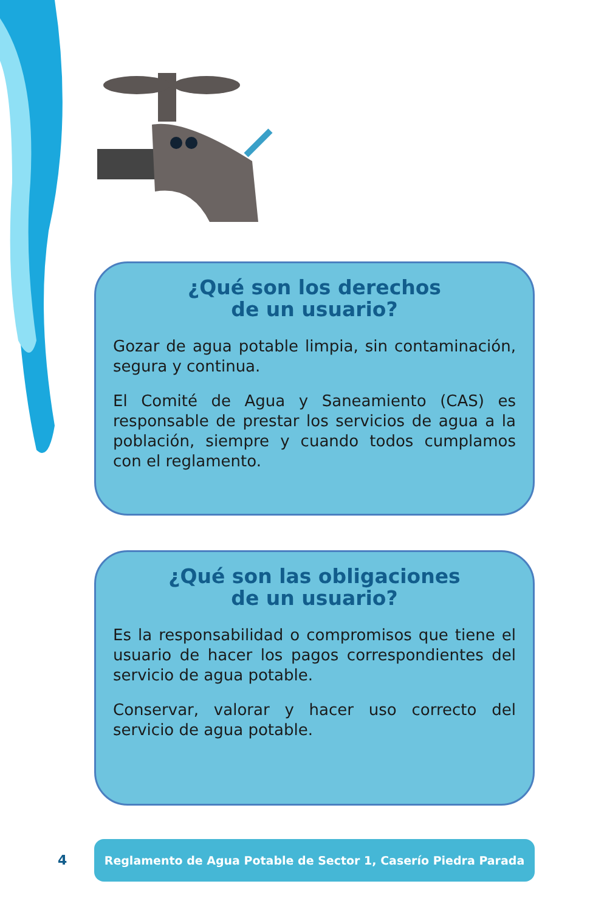¿Qué son los derechos
de un usuario?
Gozar de agua potable limpia, sin contaminación, segura y continua.
El Comité de Agua y Saneamiento (CAS) es responsable de prestar los servicios de agua a la población, siempre y cuando todos cumplamos con el reglamento.
¿Qué son las obligaciones
de un usuario?
Es la responsabilidad o compromisos que tiene el usuario de hacer los pagos correspondientes del servicio de agua potable.
Conservar, valorar y hacer uso correcto del servicio de agua potable.
4
Reglamento de Agua Potable de Sector 1, Caserío Piedra Parada